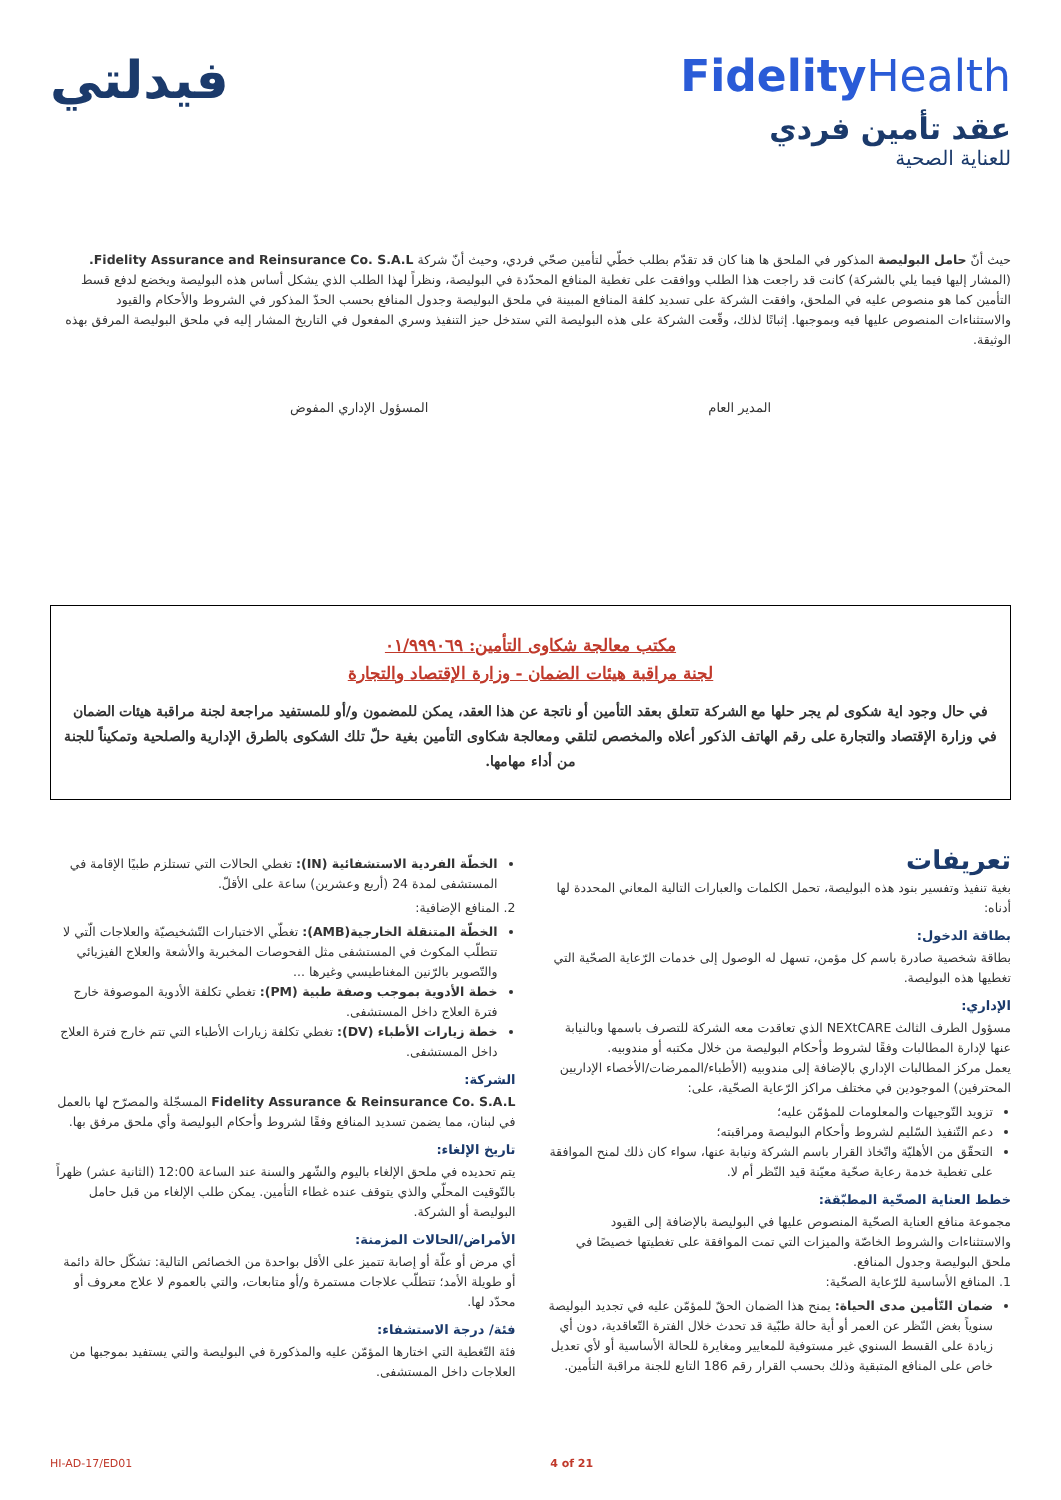فيدلتي
FidelityHealth
عقد تأمين فردي
للعناية الصحية
حيث أنّ حامل البوليصة المذكور في الملحق ها هنا كان قد تقدّم بطلب خطّي لتأمين صحّي فردي، وحيث أنّ شركة Fidelity Assurance and Reinsurance Co. S.A.L. (المشار إليها فيما يلي بالشركة) كانت قد راجعت هذا الطلب ووافقت على تغطية المنافع المحدّدة في البوليصة، ونظراً لهذا الطلب الذي يشكل أساس هذه البوليصة ويخضع لدفع قسط التأمين كما هو منصوص عليه في الملحق، وافقت الشركة على تسديد كلفة المنافع المبينة في ملحق البوليصة وجدول المنافع بحسب الحدّ المذكور في الشروط والأحكام والقيود والاستثناءات المنصوص عليها فيه وبموجبها. إثباتًا لذلك، وقّعت الشركة على هذه البوليصة التي ستدخل حيز التنفيذ وسري المفعول في التاريخ المشار إليه في ملحق البوليصة المرفق بهذه الوثيقة.
المدير العام المسؤول الإداري المفوض
مكتب معالجة شكاوى التأمين: ٠١/٩٩٩٠٦٩
لجنة مراقبة هيئات الضمان - وزارة الإقتصاد والتجارة
في حال وجود اية شكوى لم يجر حلها مع الشركة تتعلق بعقد التأمين أو ناتجة عن هذا العقد، يمكن للمضمون و/أو للمستفيد مراجعة لجنة مراقبة هيئات الضمان في وزارة الإقتصاد والتجارة على رقم الهاتف الذكور أعلاه والمخصص لتلقي ومعالجة شكاوى التأمين بغية حلّ تلك الشكوى بالطرق الإدارية والصلحية وتمكيناً للجنة من أداء مهامها.
تعريفات
بغية تنفيذ وتفسير بنود هذه البوليصة، تحمل الكلمات والعبارات التالية المعاني المحددة لها أدناه:
بطاقة الدخول:
بطاقة شخصية صادرة باسم كل مؤمن، تسهل له الوصول إلى خدمات الرّعاية الصحّية التي تغطيها هذه البوليصة.
الإداري:
مسؤول الطرف الثالث NEXtCARE الذي تعاقدت معه الشركة للتصرف باسمها وبالنيابة عنها لإدارة المطالبات وفقًا لشروط وأحكام البوليصة من خلال مكتبه أو مندوبيه.
يعمل مركز المطالبات الإداري بالإضافة إلى مندوبيه (الأطباء/الممرضات/الأخصاء الإداريين المحترفين) الموجودين في مختلف مراكز الرّعاية الصحّية، على:
تزويد التّوجيهات والمعلومات للمؤمّن عليه؛
دعم التّنفيذ السّليم لشروط وأحكام البوليصة ومراقبته؛
التحقّق من الأهليّة واتّخاذ القرار باسم الشركة ونيابة عنها، سواء كان ذلك لمنح الموافقة على تغطية خدمة رعاية صحّية معيّنة قيد النّظر أم لا.
خطط العناية الصحّية المطبّقة:
مجموعة منافع العناية الصحّية المنصوص عليها في البوليصة بالإضافة إلى القيود والاستثناءات والشروط الخاصّة والميزات التي تمت الموافقة على تغطيتها خصيصًا في ملحق البوليصة وجدول المنافع.
1. المنافع الأساسية للرّعاية الصحّية:
ضمان التّأمين مدى الحياة: يمنح هذا الضمان الحقّ للمؤمّن عليه في تجديد البوليصة سنوياً بغض النّظر عن العمر أو أية حالة طبّية قد تحدث خلال الفترة التّعاقدية، دون أي زيادة على القسط السنوي غير مستوفية للمعايير ومغايرة للحالة الأساسية أو لأي تعديل خاص على المنافع المتبقية وذلك بحسب القرار رقم 186 التابع للجنة مراقبة التأمين.
الخطّة الفردية الاستشفائية (IN): تغطي الحالات التي تستلزم طبيًا الإقامة في المستشفى لمدة 24 (أربع وعشرين) ساعة على الأقلّ.
2. المنافع الإضافية:
الخطّة المتنقلة الخارجية(AMB): تغطّي الاختبارات التّشخيصيّة والعلاجات الّتي لا تتطلّب المكوث في المستشفى مثل الفحوصات المخبرية والأشعة والعلاج الفيزيائي والتّصوير بالرّنين المغناطيسي وغيرها ...
خطة الأدوية بموجب وصفة طبية (PM): تغطي تكلفة الأدوية الموصوفة خارج فترة العلاج داخل المستشفى.
خطة زيارات الأطباء (DV): تغطي تكلفة زيارات الأطباء التي تتم خارج فترة العلاج داخل المستشفى.
الشركة:
Fidelity Assurance & Reinsurance Co. S.A.L المسجّلة والمصرّح لها بالعمل في لبنان، مما يضمن تسديد المنافع وفقًا لشروط وأحكام البوليصة وأي ملحق مرفق بها.
تاريخ الإلغاء:
يتم تحديده في ملحق الإلغاء باليوم والشّهر والسنة عند الساعة 12:00 (الثانية عشر) ظهراً بالتّوقيت المحلّي والذي يتوقف عنده غطاء التأمين. يمكن طلب الإلغاء من قبل حامل البوليصة أو الشركة.
الأمراض/الحالات المزمنة:
أي مرض أو علّة أو إصابة تتميز على الأقل بواحدة من الخصائص التالية: تشكّل حالة دائمة أو طويلة الأمد؛ تتطلّب علاجات مستمرة و/أو متابعات، والتي بالعموم لا علاج معروف أو محدّد لها.
فئة/ درجة الاستشفاء:
فئة التّغطية التي اختارها المؤمّن عليه والمذكورة في البوليصة والتي يستفيد بموجبها من العلاجات داخل المستشفى.
HI-AD-17/ED01 4 of 21